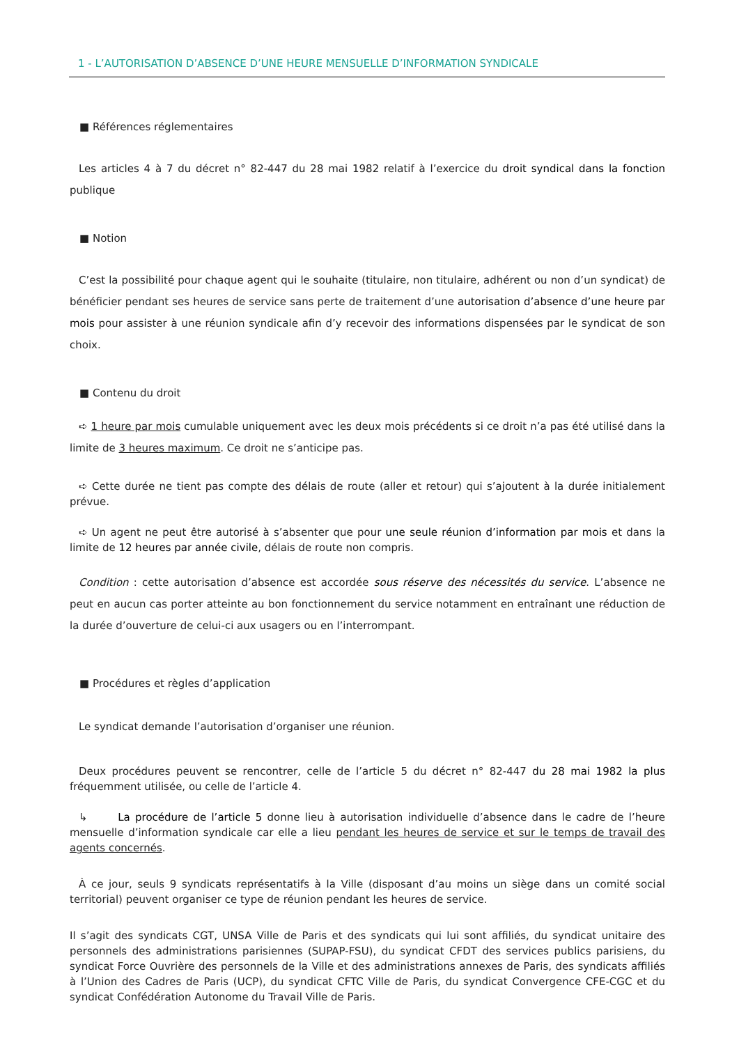1 - L’AUTORISATION D’ABSENCE D’UNE HEURE MENSUELLE D’INFORMATION SYNDICALE
■ Références réglementaires
Les articles 4 à 7 du décret n° 82-447 du 28 mai 1982 relatif à l’exercice du droit syndical dans la fonction publique
■ Notion
C’est la possibilité pour chaque agent qui le souhaite (titulaire, non titulaire, adhérent ou non d’un syndicat) de bénéficier pendant ses heures de service sans perte de traitement d’une autorisation d’absence d’une heure par mois pour assister à une réunion syndicale afin d’y recevoir des informations dispensées par le syndicat de son choix.
■ Contenu du droit
➪ 1 heure par mois cumulable uniquement avec les deux mois précédents si ce droit n’a pas été utilisé dans la limite de 3 heures maximum. Ce droit ne s’anticipe pas.
➪ Cette durée ne tient pas compte des délais de route (aller et retour) qui s’ajoutent à la durée initialement prévue.
➪ Un agent ne peut être autorisé à s’absenter que pour une seule réunion d’information par mois et dans la limite de 12 heures par année civile, délais de route non compris.
Condition : cette autorisation d’absence est accordée sous réserve des nécessités du service. L’absence ne peut en aucun cas porter atteinte au bon fonctionnement du service notamment en entraînant une réduction de la durée d’ouverture de celui-ci aux usagers ou en l’interrompant.
■ Procédures et règles d’application
Le syndicat demande l’autorisation d’organiser une réunion.
Deux procédures peuvent se rencontrer, celle de l’article 5 du décret n° 82-447 du 28 mai 1982 la plus fréquemment utilisée, ou celle de l’article 4.
↳ La procédure de l’article 5 donne lieu à autorisation individuelle d’absence dans le cadre de l’heure mensuelle d’information syndicale car elle a lieu pendant les heures de service et sur le temps de travail des agents concernés.
À ce jour, seuls 9 syndicats représentatifs à la Ville (disposant d’au moins un siège dans un comité social territorial) peuvent organiser ce type de réunion pendant les heures de service.
Il s’agit des syndicats CGT, UNSA Ville de Paris et des syndicats qui lui sont affiliés, du syndicat unitaire des personnels des administrations parisiennes (SUPAP-FSU), du syndicat CFDT des services publics parisiens, du syndicat Force Ouvrière des personnels de la Ville et des administrations annexes de Paris, des syndicats affiliés à l’Union des Cadres de Paris (UCP), du syndicat CFTC Ville de Paris, du syndicat Convergence CFE-CGC et du syndicat Confédération Autonome du Travail Ville de Paris.